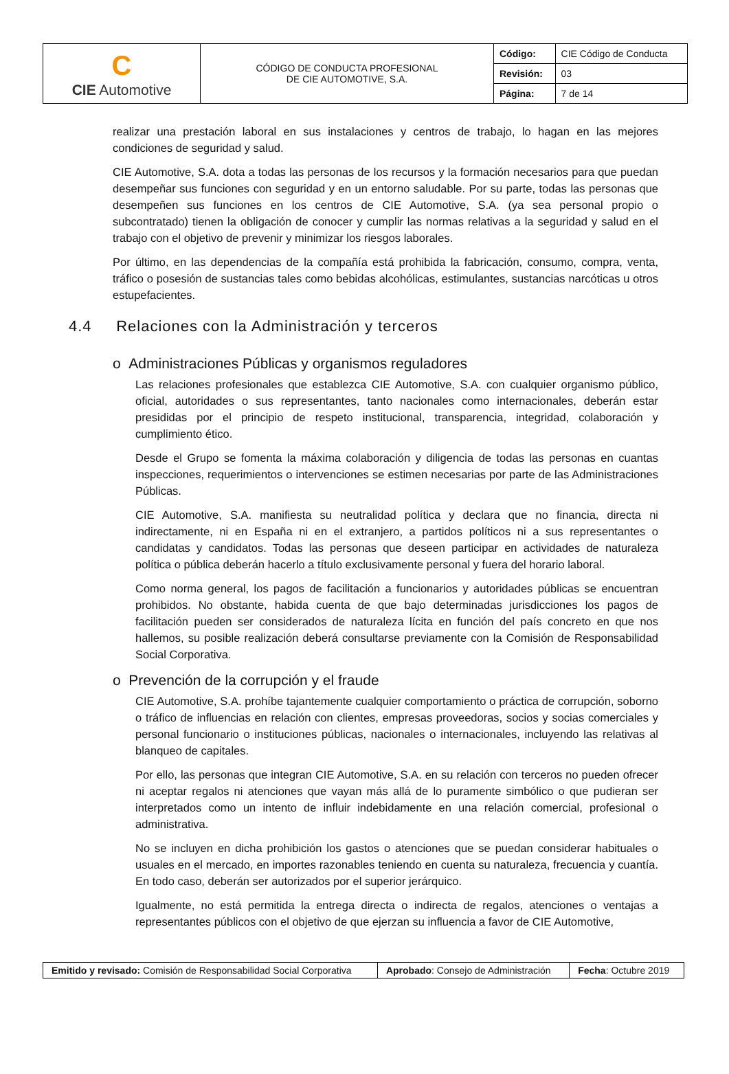| C CIE Automotive | CÓDIGO DE CONDUCTA PROFESIONAL DE CIE AUTOMOTIVE, S.A. | Código: | CIE Código de Conducta |
| | | Revisión: | 03 |
| | | Página: | 7 de 14 |
realizar una prestación laboral en sus instalaciones y centros de trabajo, lo hagan en las mejores condiciones de seguridad y salud.
CIE Automotive, S.A. dota a todas las personas de los recursos y la formación necesarios para que puedan desempeñar sus funciones con seguridad y en un entorno saludable. Por su parte, todas las personas que desempeñen sus funciones en los centros de CIE Automotive, S.A. (ya sea personal propio o subcontratado) tienen la obligación de conocer y cumplir las normas relativas a la seguridad y salud en el trabajo con el objetivo de prevenir y minimizar los riesgos laborales.
Por último, en las dependencias de la compañía está prohibida la fabricación, consumo, compra, venta, tráfico o posesión de sustancias tales como bebidas alcohólicas, estimulantes, sustancias narcóticas u otros estupefacientes.
4.4 Relaciones con la Administración y terceros
o Administraciones Públicas y organismos reguladores
Las relaciones profesionales que establezca CIE Automotive, S.A. con cualquier organismo público, oficial, autoridades o sus representantes, tanto nacionales como internacionales, deberán estar presididas por el principio de respeto institucional, transparencia, integridad, colaboración y cumplimiento ético.
Desde el Grupo se fomenta la máxima colaboración y diligencia de todas las personas en cuantas inspecciones, requerimientos o intervenciones se estimen necesarias por parte de las Administraciones Públicas.
CIE Automotive, S.A. manifiesta su neutralidad política y declara que no financia, directa ni indirectamente, ni en España ni en el extranjero, a partidos políticos ni a sus representantes o candidatas y candidatos. Todas las personas que deseen participar en actividades de naturaleza política o pública deberán hacerlo a título exclusivamente personal y fuera del horario laboral.
Como norma general, los pagos de facilitación a funcionarios y autoridades públicas se encuentran prohibidos. No obstante, habida cuenta de que bajo determinadas jurisdicciones los pagos de facilitación pueden ser considerados de naturaleza lícita en función del país concreto en que nos hallemos, su posible realización deberá consultarse previamente con la Comisión de Responsabilidad Social Corporativa.
o Prevención de la corrupción y el fraude
CIE Automotive, S.A. prohíbe tajantemente cualquier comportamiento o práctica de corrupción, soborno o tráfico de influencias en relación con clientes, empresas proveedoras, socios y socias comerciales y personal funcionario o instituciones públicas, nacionales o internacionales, incluyendo las relativas al blanqueo de capitales.
Por ello, las personas que integran CIE Automotive, S.A. en su relación con terceros no pueden ofrecer ni aceptar regalos ni atenciones que vayan más allá de lo puramente simbólico o que pudieran ser interpretados como un intento de influir indebidamente en una relación comercial, profesional o administrativa.
No se incluyen en dicha prohibición los gastos o atenciones que se puedan considerar habituales o usuales en el mercado, en importes razonables teniendo en cuenta su naturaleza, frecuencia y cuantía. En todo caso, deberán ser autorizados por el superior jerárquico.
Igualmente, no está permitida la entrega directa o indirecta de regalos, atenciones o ventajas a representantes públicos con el objetivo de que ejerzan su influencia a favor de CIE Automotive,
| Emitido y revisado: Comisión de Responsabilidad Social Corporativa | Aprobado : Consejo de Administración | Fecha : Octubre 2019 |